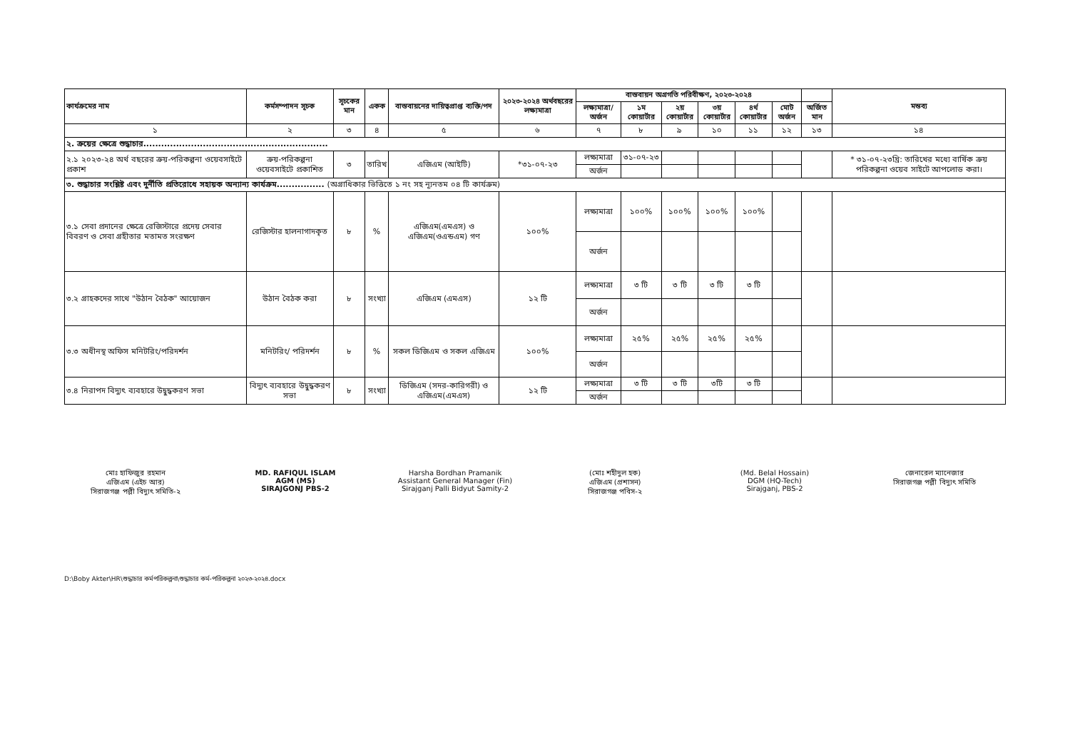| কার্যক্রমের নাম | কর্মসম্পাদন সূচক | সূচকের মান | একক | বাস্তবায়নের দায়িত্বপ্রাপ্ত ব্যক্তি/পদ | ২০২৩-২০২৪ অর্থবছরের লক্ষ্যমাত্রা | বাস্তবায়ন অগ্রগতি পরিবীক্ষণ, ২০২৩-২০২৪ | | | | | | | মন্তব্য |
| --- | --- | --- | --- | --- | --- | --- | --- | --- | --- | --- | --- | --- | --- |
| | | | | | | লক্ষ্যমাত্রা/ অর্জন | ১ম কোয়ার্টার | ২য় কোয়ার্টার | ৩য় কোয়ার্টার | ৪র্থ কোয়ার্টার | মোট অর্জন | অর্জিত মান | |
| ১ | ২ | ৩ | ৪ | ৫ | ৬ | ৭ | ৮ | ৯ | ১০ | ১১ | ১২ | ১৩ | ১৪ |
| ২. ক্রয়ের ক্ষেত্রে শুদ্ধাচার.............................................................. | | | | | | | | | | | | | |
| ২.১ ২০২৩-২৪ অর্থ বছরের ক্রয়-পরিকল্পনা ওয়েবসাইটে প্রকাশ | ক্রয়-পরিকল্পনা ওয়েবসাইটে প্রকাশিত | ৩ | তারিখ | এজিএম (আইটি) | *৩১-০৭-২৩ | লক্ষ্যমাত্রা | ৩১-০৭-২৩ | | | | | | * ৩১-০৭-২৩খ্রি: তারিখের মধ্যে বার্ষিক ক্রয় পরিকল্পনা ওয়েব সাইটে আপলোড করা। |
| | | | | | | অর্জন | | | | | | | |
| ৩. শুদ্ধাচার সংশ্লিষ্ট এবং দুর্নীতি প্রতিরোধে সহায়ক অন্যান্য কার্যক্রম................ (অগ্রাধিকার ভিত্তিতে ১ নং সহ ন্যূনতম ০৪ টি কার্যক্রম) | | | | | | | | | | | | | |
| ৩.১ সেবা প্রদানের ক্ষেত্রে রেজিস্টারে প্রদেয় সেবার বিবরণ ও সেবা গ্রহীতার মতামত সংরক্ষণ | রেজিস্টার হালনাগাদকৃত | ৮ | % | এজিএম(এমএস) ও এজিএম(ওএন্ডএম) গণ | ১০০% | লক্ষ্যমাত্রা | ১০০% | ১০০% | ১০০% | ১০০% | | | |
| | | | | | | অর্জন | | | | | | | |
| ৩.২ গ্রাহকদের সাথে "উঠান বৈঠক" আয়োজন | উঠান বৈঠক করা | ৮ | সংখ্যা | এজিএম (এমএস) | ১২ টি | লক্ষ্যমাত্রা | ৩ টি | ৩ টি | ৩ টি | ৩ টি | | | |
| | | | | | | অর্জন | | | | | | | |
| ৩.৩ অধীনস্থ অফিস মনিটরিং/পরিদর্শন | মনিটরিং/ পরিদর্শন | ৮ | % | সকল ডিজিএম ও সকল এজিএম | ১০০% | লক্ষ্যমাত্রা | ২৫% | ২৫% | ২৫% | ২৫% | | | |
| | | | | | | অর্জন | | | | | | | |
| ৩.৪ নিরাপদ বিদ্যুৎ ব্যবহারে উদ্বুদ্ধকরণ সভা | বিদ্যুৎ ব্যবহারে উদ্বুদ্ধকরণ সভা | ৮ | সংখ্যা | ডিজিএম (সদর-কারিগরী) ও এজিএম(এমএস) | ১২ টি | লক্ষ্যমাত্রা | ৩ টি | ৩ টি | ৩টি | ৩ টি | | | |
| | | | | | | অর্জন | | | | | | | |
মোঃ হাফিজুর রহমান
এজিএম (এইচ আর)
সিরাজগঞ্জ পল্লী বিদ্যুৎ সমিতি-২
MD. RAFIQUL ISLAM
AGM (MS)
SIRAJGONJ PBS-2
Harsha Bordhan Pramanik
Assistant General Manager (Fin)
Sirajganj Palli Bidyut Samity-2
(মোঃ শহীদুল হক)
এজিএম (প্রশাসন)
সিরাজগঞ্জ পবিস-২
(Md. Belal Hossain)
DGM (HQ-Tech)
Sirajganj, PBS-2
জেনারেল ম্যানেজার
সিরাজগঞ্জ পল্লী বিদ্যুৎ সমিতি
D:\Boby Akter\HR\শুদ্ধাচার কর্মপরিকল্পনা\শুদ্ধাচার কর্ম-পরিকল্পনা ২০২৩-২০২৪.docx